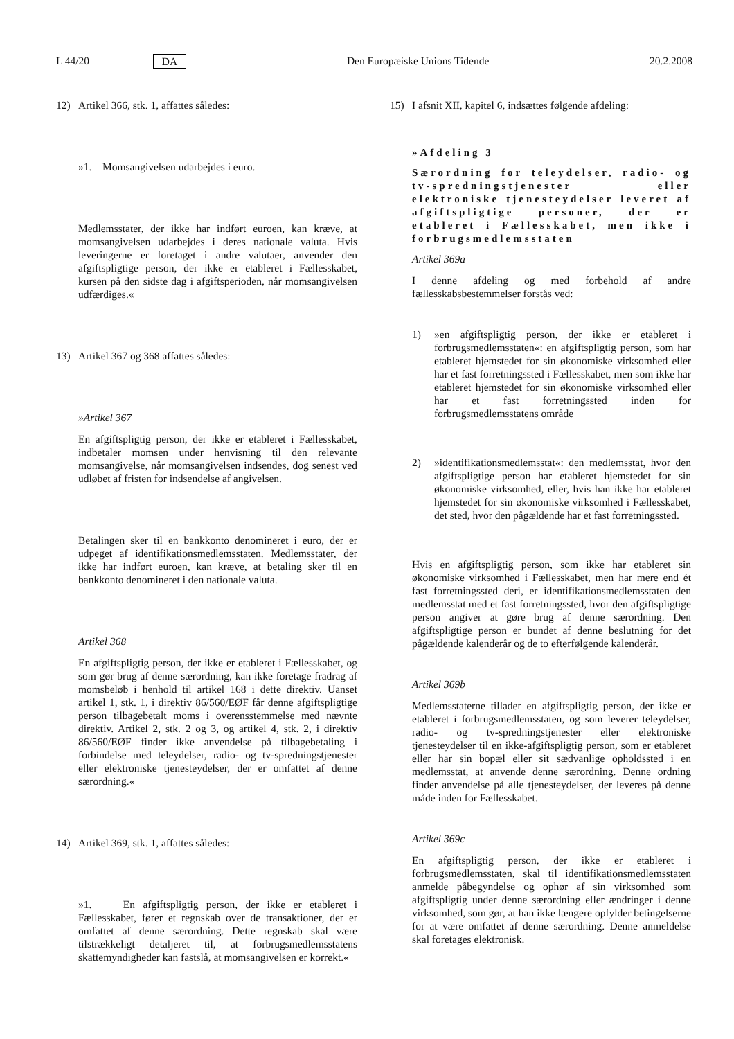L 44/20 DA Den Europæiske Unions Tidende 20.2.2008
12) Artikel 366, stk. 1, affattes således:
»1. Momsangivelsen udarbejdes i euro.
Medlemsstater, der ikke har indført euroen, kan kræve, at momsangivelsen udarbejdes i deres nationale valuta. Hvis leveringerne er foretaget i andre valutaer, anvender den afgiftspligtige person, der ikke er etableret i Fællesskabet, kursen på den sidste dag i afgiftsperioden, når momsangivelsen udfærdiges.«
13) Artikel 367 og 368 affattes således:
»Artikel 367
En afgiftspligtig person, der ikke er etableret i Fællesskabet, indbetaler momsen under henvisning til den relevante momsangivelse, når momsangivelsen indsendes, dog senest ved udløbet af fristen for indsendelse af angivelsen.
Betalingen sker til en bankkonto denomineret i euro, der er udpeget af identifikationsmedlemsstaten. Medlemsstater, der ikke har indført euroen, kan kræve, at betaling sker til en bankkonto denomineret i den nationale valuta.
Artikel 368
En afgiftspligtig person, der ikke er etableret i Fællesskabet, og som gør brug af denne særordning, kan ikke foretage fradrag af momsbeløb i henhold til artikel 168 i dette direktiv. Uanset artikel 1, stk. 1, i direktiv 86/560/EØF får denne afgiftspligtige person tilbagebetalt moms i overensstemmelse med nævnte direktiv. Artikel 2, stk. 2 og 3, og artikel 4, stk. 2, i direktiv 86/560/EØF finder ikke anvendelse på tilbagebetaling i forbindelse med teleydelser, radio- og tv-spredningstjenester eller elektroniske tjenesteydelser, der er omfattet af denne særordning.«
14) Artikel 369, stk. 1, affattes således:
»1. En afgiftspligtig person, der ikke er etableret i Fællesskabet, fører et regnskab over de transaktioner, der er omfattet af denne særordning. Dette regnskab skal være tilstrækkeligt detaljeret til, at forbrugsmedlemsstatens skattemyndigheder kan fastslå, at momsangivelsen er korrekt.«
15) I afsnit XII, kapitel 6, indsættes følgende afdeling:
»Afdeling 3
Særordning for teleydelser, radio- og tv-spredningstjenester eller elektroniske tjenesteydelser leveret af afgiftspligtige personer, der er etableret i Fællesskabet, men ikke i forbrugsmedlemsstaten
Artikel 369a
I denne afdeling og med forbehold af andre fællesskabsbestemmelser forstås ved:
1) »en afgiftspligtig person, der ikke er etableret i forbrugsmedlemsstaten«: en afgiftspligtig person, som har etableret hjemstedet for sin økonomiske virksomhed eller har et fast forretningssted i Fællesskabet, men som ikke har etableret hjemstedet for sin økonomiske virksomhed eller har et fast forretningssted inden for forbrugsmedlemsstatens område
2) »identifikationsmedlemsstat«: den medlemsstat, hvor den afgiftspligtige person har etableret hjemstedet for sin økonomiske virksomhed, eller, hvis han ikke har etableret hjemstedet for sin økonomiske virksomhed i Fællesskabet, det sted, hvor den pågældende har et fast forretningssted.
Hvis en afgiftspligtig person, som ikke har etableret sin økonomiske virksomhed i Fællesskabet, men har mere end ét fast forretningssted deri, er identifikationsmedlemsstaten den medlemsstat med et fast forretningssted, hvor den afgiftspligtige person angiver at gøre brug af denne særordning. Den afgiftspligtige person er bundet af denne beslutning for det pågældende kalenderår og de to efterfølgende kalenderår.
Artikel 369b
Medlemsstaterne tillader en afgiftspligtig person, der ikke er etableret i forbrugsmedlemsstaten, og som leverer teleydelser, radio- og tv-spredningstjenester eller elektroniske tjenesteydelser til en ikke-afgiftspligtig person, som er etableret eller har sin bopæl eller sit sædvanlige opholdssted i en medlemsstat, at anvende denne særordning. Denne ordning finder anvendelse på alle tjenesteydelser, der leveres på denne måde inden for Fællesskabet.
Artikel 369c
En afgiftspligtig person, der ikke er etableret i forbrugsmedlemsstaten, skal til identifikationsmedlemsstaten anmelde påbegyndelse og ophør af sin virksomhed som afgiftspligtig under denne særordning eller ændringer i denne virksomhed, som gør, at han ikke længere opfylder betingelserne for at være omfattet af denne særordning. Denne anmeldelse skal foretages elektronisk.